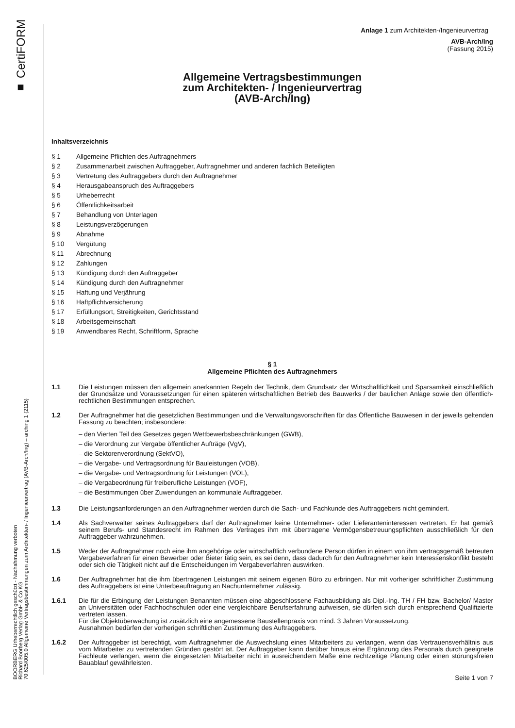■ CertiFORM
BOORBERG Urheberrechtlich geschützt - Nachahmung verboten
Richard Boorberg Verlag GmbH & Co KG
70.625/005.0 Allgemeine Vertragsbestimmungen zum Architekten- / Ingenieurvertrag (AVB-Arch/Ing) – arching 1 (2115)
Anlage 1 zum Architekten-/Ingenieurvertrag
AVB-Arch/Ing
(Fassung 2015)
Allgemeine Vertragsbestimmungen
zum Architekten- / Ingenieurvertrag
(AVB-Arch/Ing)
Inhaltsverzeichnis
§ 1 Allgemeine Pflichten des Auftragnehmers
§ 2 Zusammenarbeit zwischen Auftraggeber, Auftragnehmer und anderen fachlich Beteiligten
§ 3 Vertretung des Auftraggebers durch den Auftragnehmer
§ 4 Herausgabeanspruch des Auftraggebers
§ 5 Urheberrecht
§ 6 Öffentlichkeitsarbeit
§ 7 Behandlung von Unterlagen
§ 8 Leistungsverzögerungen
§ 9 Abnahme
§ 10 Vergütung
§ 11 Abrechnung
§ 12 Zahlungen
§ 13 Kündigung durch den Auftraggeber
§ 14 Kündigung durch den Auftragnehmer
§ 15 Haftung und Verjährung
§ 16 Haftpflichtversicherung
§ 17 Erfüllungsort, Streitigkeiten, Gerichtsstand
§ 18 Arbeitsgemeinschaft
§ 19 Anwendbares Recht, Schriftform, Sprache
§ 1
Allgemeine Pflichten des Auftragnehmers
1.1 Die Leistungen müssen den allgemein anerkannten Regeln der Technik, dem Grundsatz der Wirtschaftlichkeit und Sparsamkeit einschließlich der Grundsätze und Voraussetzungen für einen späteren wirtschaftlichen Betrieb des Bauwerks / der baulichen Anlage sowie den öffentlich-rechtlichen Bestimmungen entsprechen.
1.2 Der Auftragnehmer hat die gesetzlichen Bestimmungen und die Verwaltungsvorschriften für das Öffentliche Bauwesen in der jeweils geltenden Fassung zu beachten; insbesondere:
– den Vierten Teil des Gesetzes gegen Wettbewerbsbeschränkungen (GWB),
– die Verordnung zur Vergabe öffentlicher Aufträge (VgV),
– die Sektorenverordnung (SektVO),
– die Vergabe- und Vertragsordnung für Bauleistungen (VOB),
– die Vergabe- und Vertragsordnung für Leistungen (VOL),
– die Vergabeordnung für freiberufliche Leistungen (VOF),
– die Bestimmungen über Zuwendungen an kommunale Auftraggeber.
1.3 Die Leistungsanforderungen an den Auftragnehmer werden durch die Sach- und Fachkunde des Auftraggebers nicht gemindert.
1.4 Als Sachverwalter seines Auftraggebers darf der Auftragnehmer keine Unternehmer- oder Lieferanteninteressen vertreten. Er hat gemäß seinem Berufs- und Standesrecht im Rahmen des Vertrages ihm mit übertragene Vermögensbetreuungspflichten ausschließlich für den Auftraggeber wahrzunehmen.
1.5 Weder der Auftragnehmer noch eine ihm angehörige oder wirtschaftlich verbundene Person dürfen in einem von ihm vertragsgemäß betreuten Vergabeverfahren für einen Bewerber oder Bieter tätig sein, es sei denn, dass dadurch für den Auftragnehmer kein Interessenskonflikt besteht oder sich die Tätigkeit nicht auf die Entscheidungen im Vergabeverfahren auswirken.
1.6 Der Auftragnehmer hat die ihm übertragenen Leistungen mit seinem eigenen Büro zu erbringen. Nur mit vorheriger schriftlicher Zustimmung des Auftraggebers ist eine Unterbeauftragung an Nachunternehmer zulässig.
1.6.1 Die für die Erbingung der Leistungen Benannten müssen eine abgeschlossene Fachausbildung als Dipl.-Ing. TH / FH bzw. Bachelor/ Master an Universitäten oder Fachhochschulen oder eine vergleichbare Berufserfahrung aufweisen, sie dürfen sich durch entsprechend Qualifizierte vertreten lassen.
Für die Objektüberwachung ist zusätzlich eine angemessene Baustellenpraxis von mind. 3 Jahren Voraussetzung.
Ausnahmen bedürfen der vorherigen schriftlichen Zustimmung des Auftraggebers.
1.6.2 Der Auftraggeber ist berechtigt, vom Auftragnehmer die Auswechslung eines Mitarbeiters zu verlangen, wenn das Vertrauensverhältnis aus vom Mitarbeiter zu vertretenden Gründen gestört ist. Der Auftraggeber kann darüber hinaus eine Ergänzung des Personals durch geeignete Fachleute verlangen, wenn die eingesetzten Mitarbeiter nicht in ausreichendem Maße eine rechtzeitige Planung oder einen störungsfreien Bauablauf gewährleisten.
Seite 1 von 7